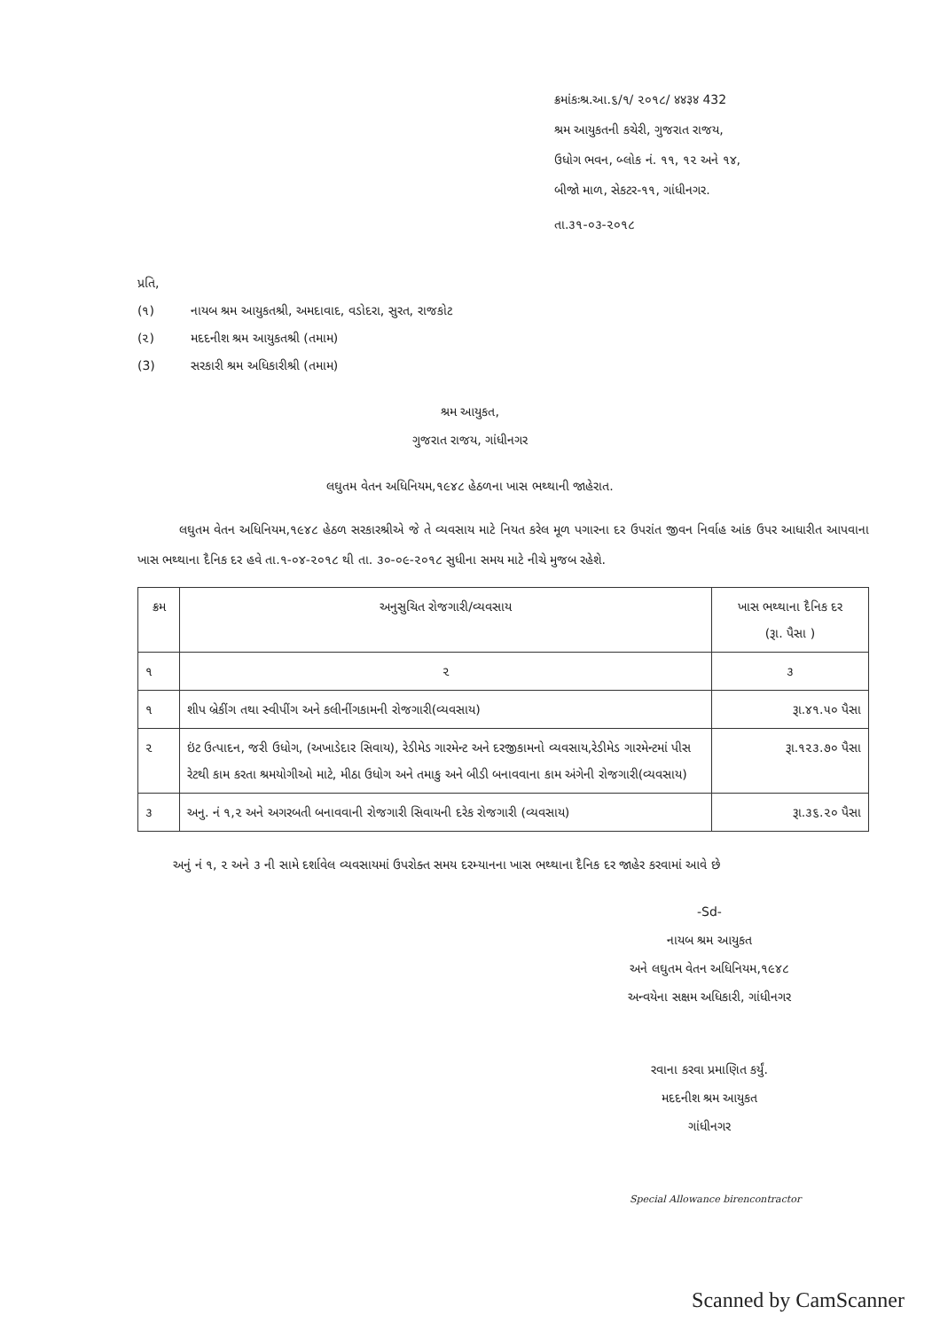ક્રમાંકઃશ્ર.આ.૬/૧/ ૨૦૧૮/ ४४३४ 432
શ્રમ આયુકતની કચેરી, ગુજરાત રાજય,
ઉધોગ ભવન, બ્લોક નં. ૧૧, ૧૨ અને ૧૪,
બીજો માળ, સેકટર-૧૧, ગાંધીનગર.
તા.૩૧-૦૩-૨૦૧૮
પ્રતિ,
(૧) નાયબ શ્રમ આયુકતશ્રી, અમદાવાદ, વડોદરા, સુરત, રાજકોટ
(૨) મદદનીશ શ્રમ આયુકતશ્રી (તમામ)
(3) સરકારી શ્રમ અધિકારીશ્રી (તમામ)
શ્રમ આયુકત,
ગુજરાત રાજય, ગાંધીનગર
લઘુતમ વેતન અધિનિયમ,૧૯૪૮ હેઠળના ખાસ ભથ્થાની જાહેરાત.
લઘુતમ વેતન અધિનિયમ,૧૯૪૮ હેઠળ સરકારશ્રીએ જે તે વ્યવસાય માટે નિયત કરેલ મૂળ પગારના દર ઉપરાંત જીવન નિર્વાહ આંક ઉપર આધારીત આપવાના ખાસ ભથ્થાના દૈનિક દર હવે તા.૧-૦૪-૨૦૧૮ થી તા. ૩૦-૦૯-૨૦૧૮ સુધીના સમય માટે નીચે મુજબ રહેશે.
| ક્રમ | અનુસુચિત રોજગારી/વ્યવસાય | ખાસ ભથ્થાના દૈનિક દર (રૂા. પૈસા ) |
| --- | --- | --- |
| ૧ | ૨ | ૩ |
| ૧ | શીપ બ્રેકીંગ તથા સ્વીપીંગ અને કલીનીંગકામની રોજગારી(વ્યવસાય) | રૂા.૪૧.૫૦ પૈસા |
| ૨ | ઇંટ ઉત્પાદન, જરી ઉધોગ, (અખાડેદાર સિવાય), રેડીમેડ ગારમેન્ટ અને દરજીકામનો વ્યવસાય,રેડીમેડ ગારમેન્ટમાં પીસ રેટથી કામ કરતા શ્રમયોગીઓ માટે, મીઠા ઉધોગ અને તમાકુ અને બીડી બનાવવાના કામ અંગેની રોજગારી(વ્યવસાય) | રૂા.૧૨૩.૭૦ પૈસા |
| ૩ | અનુ. નં ૧,૨ અને અગરબતી બનાવવાની રોજગારી સિવાયની દરેક રોજગારી (વ્યવસાય) | રૂા.૩૬.૨૦ પૈસા |
અનું નં ૧, ૨ અને ૩ ની સામે દર્શાવેલ વ્યવસાયમાં ઉપરોક્ત સમય દરમ્યાનના ખાસ ભથ્થાના દૈનિક દર જાહેર કરવામાં આવે છે
-Sd-
નાયબ શ્રમ આયુકત
અને લઘુતમ વેતન અધિનિયમ,૧૯૪૮
અન્વયેના સક્ષમ અધિકારી, ગાંધીનગર
રવાના કરવા પ્રમાણિત કર્યું.
મદદનીશ શ્રમ આયુકત
ગાંધીનગર
Special Allowance birencontractor
Scanned by CamScanner